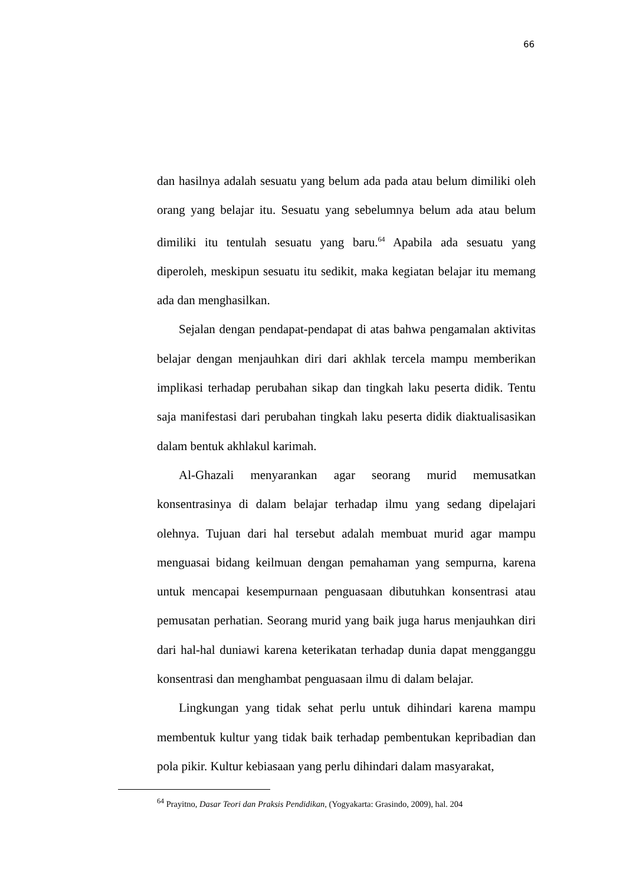66
dan hasilnya adalah sesuatu yang belum ada pada atau belum dimiliki oleh orang yang belajar itu. Sesuatu yang sebelumnya belum ada atau belum dimiliki itu tentulah sesuatu yang baru.<sup>64</sup> Apabila ada sesuatu yang diperoleh, meskipun sesuatu itu sedikit, maka kegiatan belajar itu memang ada dan menghasilkan.
Sejalan dengan pendapat-pendapat di atas bahwa pengamalan aktivitas belajar dengan menjauhkan diri dari akhlak tercela mampu memberikan implikasi terhadap perubahan sikap dan tingkah laku peserta didik. Tentu saja manifestasi dari perubahan tingkah laku peserta didik diaktualisasikan dalam bentuk akhlakul karimah.
Al-Ghazali menyarankan agar seorang murid memusatkan konsentrasinya di dalam belajar terhadap ilmu yang sedang dipelajari olehnya. Tujuan dari hal tersebut adalah membuat murid agar mampu menguasai bidang keilmuan dengan pemahaman yang sempurna, karena untuk mencapai kesempurnaan penguasaan dibutuhkan konsentrasi atau pemusatan perhatian. Seorang murid yang baik juga harus menjauhkan diri dari hal-hal duniawi karena keterikatan terhadap dunia dapat mengganggu konsentrasi dan menghambat penguasaan ilmu di dalam belajar.
Lingkungan yang tidak sehat perlu untuk dihindari karena mampu membentuk kultur yang tidak baik terhadap pembentukan kepribadian dan pola pikir. Kultur kebiasaan yang perlu dihindari dalam masyarakat,
<sup>64</sup> Prayitno, Dasar Teori dan Praksis Pendidikan, (Yogyakarta: Grasindo, 2009), hal. 204